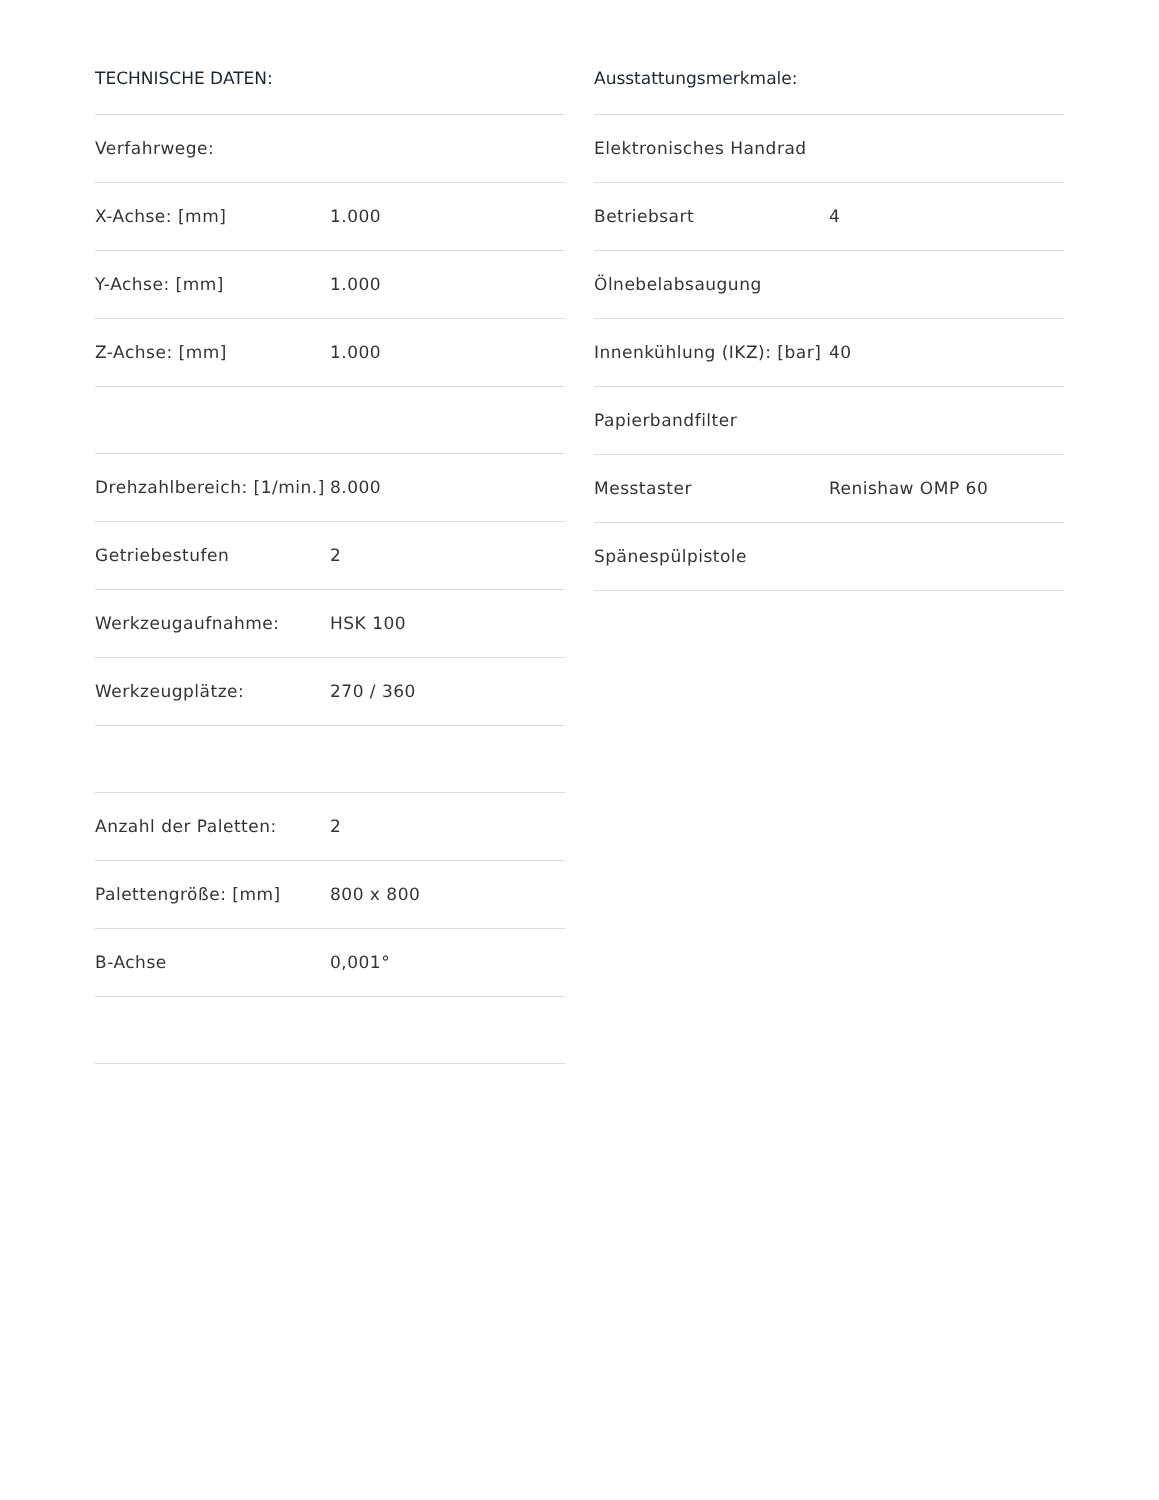TECHNISCHE DATEN:
| Verfahrwege: | |
| X-Achse: [mm] | 1.000 |
| Y-Achse: [mm] | 1.000 |
| Z-Achse: [mm] | 1.000 |
| Drehzahlbereich: [1/min.] | 8.000 |
| Getriebestufen | 2 |
| Werkzeugaufnahme: | HSK 100 |
| Werkzeugplätze: | 270 / 360 |
| Anzahl der Paletten: | 2 |
| Palettengröße: [mm] | 800 x 800 |
| B-Achse | 0,001° |
Ausstattungsmerkmale:
| Elektronisches Handrad | |
| Betriebsart | 4 |
| Ölnebelabsaugung | |
| Innenkühlung (IKZ): [bar] | 40 |
| Papierbandfilter | |
| Messtaster | Renishaw OMP 60 |
| Spänespülpistole | |